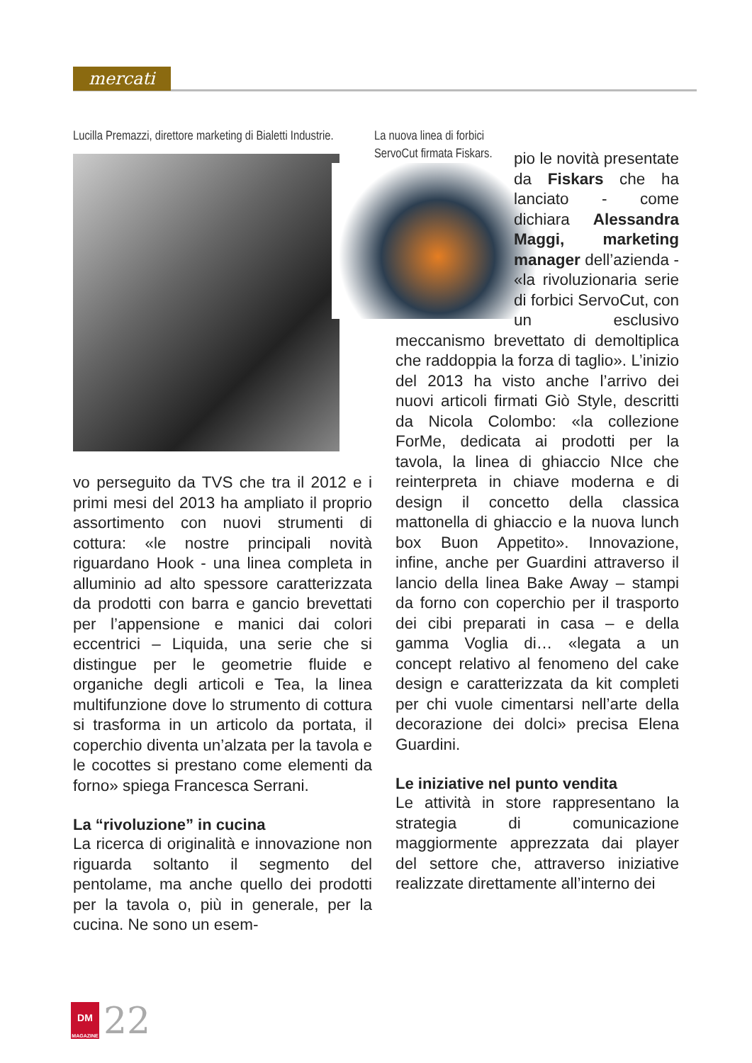mercati
Lucilla Premazzi, direttore marketing di Bialetti Industrie.
vo perseguito da TVS che tra il 2012 e i primi mesi del 2013 ha ampliato il proprio assortimento con nuovi strumenti di cottura: «le nostre principali novità riguardano Hook - una linea completa in alluminio ad alto spessore caratterizzata da prodotti con barra e gancio brevettati per l’appensione e manici dai colori eccentrici – Liquida, una serie che si distingue per le geometrie fluide e organiche degli articoli e Tea, la linea multifunzione dove lo strumento di cottura si trasforma in un articolo da portata, il coperchio diventa un’alzata per la tavola e le cocottes si prestano come elementi da forno» spiega Francesca Serrani.
La “rivoluzione” in cucina
La ricerca di originalità e innovazione non riguarda soltanto il segmento del pentolame, ma anche quello dei prodotti per la tavola o, più in generale, per la cucina. Ne sono un esem-
La nuova linea di forbici ServoCut firmata Fiskars.
pio le novità presentate da Fiskars che ha lanciato - come dichiara Alessandra Maggi, marketing manager dell’azienda - «la rivoluzionaria serie di forbici ServoCut, con un esclusivo meccanismo brevettato di demoltiplica che raddoppia la forza di taglio». L’inizio del 2013 ha visto anche l’arrivo dei nuovi articoli firmati Giò Style, descritti da Nicola Colombo: «la collezione ForMe, dedicata ai prodotti per la tavola, la linea di ghiaccio NIce che reinterpreta in chiave moderna e di design il concetto della classica mattonella di ghiaccio e la nuova lunch box Buon Appetito». Innovazione, infine, anche per Guardini attraverso il lancio della linea Bake Away – stampi da forno con coperchio per il trasporto dei cibi preparati in casa – e della gamma Voglia di… «legata a un concept relativo al fenomeno del cake design e caratterizzata da kit completi per chi vuole cimentarsi nell’arte della decorazione dei dolci» precisa Elena Guardini.
Le iniziative nel punto vendita
Le attività in store rappresentano la strategia di comunicazione maggiormente apprezzata dai player del settore che, attraverso iniziative realizzate direttamente all’interno dei
DM
MAGAZINE
22